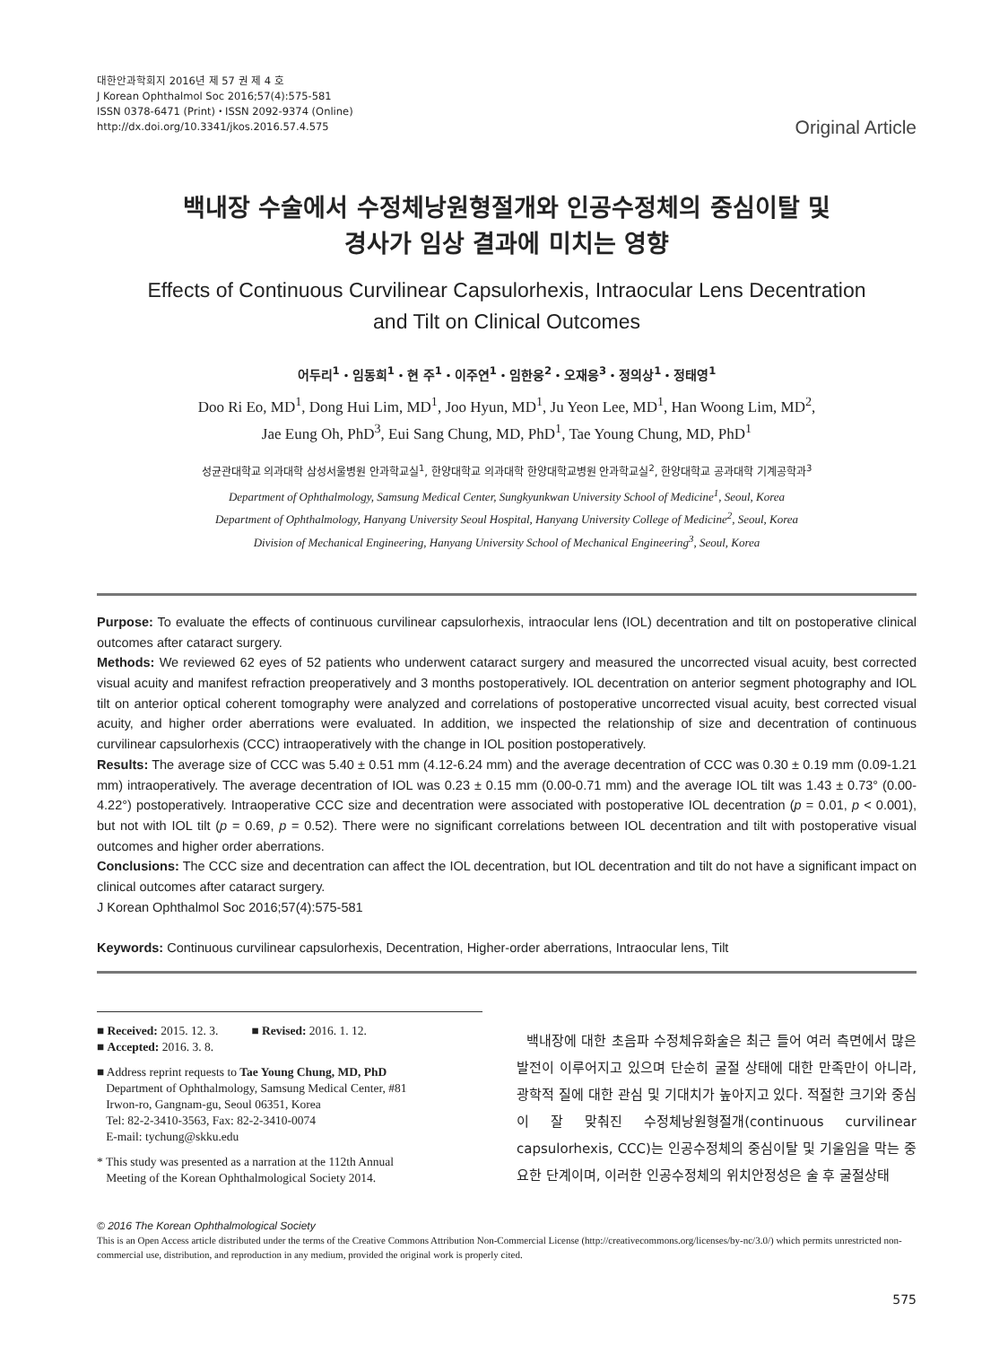대한안과학회지 2016년 제 57 권 제 4 호
J Korean Ophthalmol Soc 2016;57(4):575-581
ISSN 0378-6471 (Print)・ISSN 2092-9374 (Online)
http://dx.doi.org/10.3341/jkos.2016.57.4.575
Original Article
백내장 수술에서 수정체낭원형절개와 인공수정체의 중심이탈 및
경사가 임상 결과에 미치는 영향
Effects of Continuous Curvilinear Capsulorhexis, Intraocular Lens Decentration
and Tilt on Clinical Outcomes
어두리<sup>1</sup>・임동희<sup>1</sup>・현 주<sup>1</sup>・이주연<sup>1</sup>・임한웅<sup>2</sup>・오재응<sup>3</sup>・정의상<sup>1</sup>・정태영<sup>1</sup>
Doo Ri Eo, MD<sup>1</sup>, Dong Hui Lim, MD<sup>1</sup>, Joo Hyun, MD<sup>1</sup>, Ju Yeon Lee, MD<sup>1</sup>, Han Woong Lim, MD<sup>2</sup>,
Jae Eung Oh, PhD<sup>3</sup>, Eui Sang Chung, MD, PhD<sup>1</sup>, Tae Young Chung, MD, PhD<sup>1</sup>
성균관대학교 의과대학 삼성서울병원 안과학교실<sup>1</sup>, 한양대학교 의과대학 한양대학교병원 안과학교실<sup>2</sup>, 한양대학교 공과대학 기계공학과<sup>3</sup>
Department of Ophthalmology, Samsung Medical Center, Sungkyunkwan University School of Medicine<sup>1</sup>, Seoul, Korea
Department of Ophthalmology, Hanyang University Seoul Hospital, Hanyang University College of Medicine<sup>2</sup>, Seoul, Korea
Division of Mechanical Engineering, Hanyang University School of Mechanical Engineering<sup>3</sup>, Seoul, Korea
Purpose: To evaluate the effects of continuous curvilinear capsulorhexis, intraocular lens (IOL) decentration and tilt on postoperative clinical outcomes after cataract surgery.
Methods: We reviewed 62 eyes of 52 patients who underwent cataract surgery and measured the uncorrected visual acuity, best corrected visual acuity and manifest refraction preoperatively and 3 months postoperatively. IOL decentration on anterior segment photography and IOL tilt on anterior optical coherent tomography were analyzed and correlations of postoperative uncorrected visual acuity, best corrected visual acuity, and higher order aberrations were evaluated. In addition, we inspected the relationship of size and decentration of continuous curvilinear capsulorhexis (CCC) intraoperatively with the change in IOL position postoperatively.
Results: The average size of CCC was 5.40 ± 0.51 mm (4.12-6.24 mm) and the average decentration of CCC was 0.30 ± 0.19 mm (0.09-1.21 mm) intraoperatively. The average decentration of IOL was 0.23 ± 0.15 mm (0.00-0.71 mm) and the average IOL tilt was 1.43 ± 0.73° (0.00-4.22°) postoperatively. Intraoperative CCC size and decentration were associated with postoperative IOL decentration (p = 0.01, p < 0.001), but not with IOL tilt (p = 0.69, p = 0.52). There were no significant correlations between IOL decentration and tilt with postoperative visual outcomes and higher order aberrations.
Conclusions: The CCC size and decentration can affect the IOL decentration, but IOL decentration and tilt do not have a significant impact on clinical outcomes after cataract surgery.
J Korean Ophthalmol Soc 2016;57(4):575-581
Keywords: Continuous curvilinear capsulorhexis, Decentration, Higher-order aberrations, Intraocular lens, Tilt
■ Received: 2015. 12. 3. ■ Revised: 2016. 1. 12.
■ Accepted: 2016. 3. 8.
■ Address reprint requests to Tae Young Chung, MD, PhD
Department of Ophthalmology, Samsung Medical Center, #81
Irwon-ro, Gangnam-gu, Seoul 06351, Korea
Tel: 82-2-3410-3563, Fax: 82-2-3410-0074
E-mail: tychung@skku.edu
* This study was presented as a narration at the 112th Annual
Meeting of the Korean Ophthalmological Society 2014.
백내장에 대한 초음파 수정체유화술은 최근 들어 여러 측면에서 많은 발전이 이루어지고 있으며 단순히 굴절 상태에 대한 만족만이 아니라, 광학적 질에 대한 관심 및 기대치가 높아지고 있다. 적절한 크기와 중심이 잘 맞춰진 수정체낭원형절개(continuous curvilinear capsulorhexis, CCC)는 인공수정체의 중심이탈 및 기울임을 막는 중요한 단계이며, 이러한 인공수정체의 위치안정성은 술 후 굴절상태
© 2016 The Korean Ophthalmological Society
This is an Open Access article distributed under the terms of the Creative Commons Attribution Non-Commercial License (http://creativecommons.org/licenses/by-nc/3.0/) which permits unrestricted non-commercial use, distribution, and reproduction in any medium, provided the original work is properly cited.
575